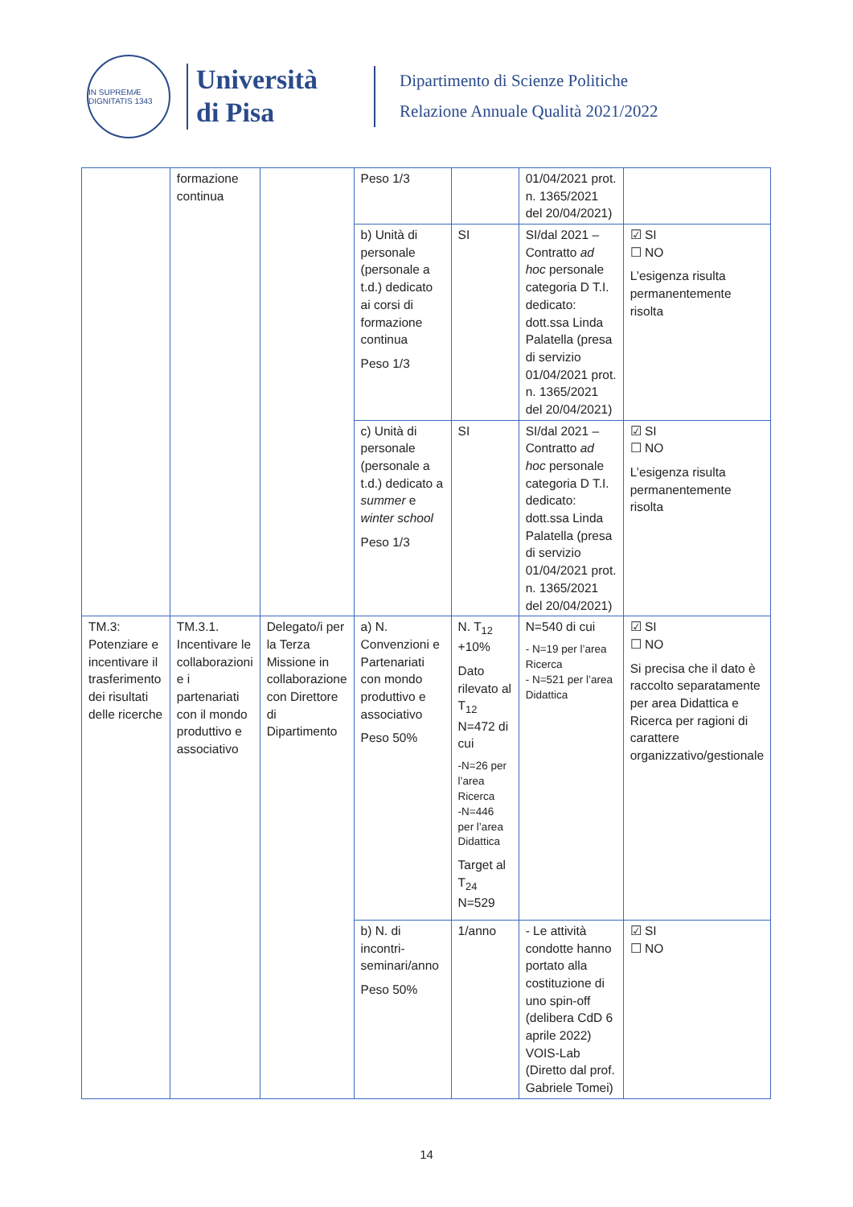IN SUPREMÆ DIGNITATIS 1343
Università
di Pisa
Dipartimento di Scienze Politiche
Relazione Annuale Qualità 2021/2022
| | formazione continua | | Peso 1/3 | | 01/04/2021 prot. n. 1365/2021 del 20/04/2021) | |
| | | | b) Unità di personale (personale a t.d.) dedicato ai corsi di formazione continua Peso 1/3 | SI | SI/dal 2021 – Contratto ad hoc personale categoria D T.I. dedicato: dott.ssa Linda Palatella (presa di servizio 01/04/2021 prot. n. 1365/2021 del 20/04/2021) | ☑ SI ☐ NO L’esigenza risulta permanentemente risolta |
| | | | c) Unità di personale (personale a t.d.) dedicato a summer e winter school Peso 1/3 | SI | SI/dal 2021 – Contratto ad hoc personale categoria D T.I. dedicato: dott.ssa Linda Palatella (presa di servizio 01/04/2021 prot. n. 1365/2021 del 20/04/2021) | ☑ SI ☐ NO L’esigenza risulta permanentemente risolta |
| TM.3: Potenziare e incentivare il trasferimento dei risultati delle ricerche | TM.3.1. Incentivare le collaborazioni e i partenariati con il mondo produttivo e associativo | Delegato/i per la Terza Missione in collaborazione con Direttore di Dipartimento | a) N. Convenzioni e Partenariati con mondo produttivo e associativo Peso 50% | N. T<sub>12</sub> +10% Dato rilevato al T<sub>12</sub> N=472 di cui -N=26 per l’area Ricerca -N=446 per l’area Didattica Target al T<sub>24</sub> N=529 | N=540 di cui - N=19 per l’area Ricerca - N=521 per l’area Didattica | ☑ SI ☐ NO Si precisa che il dato è raccolto separatamente per area Didattica e Ricerca per ragioni di carattere organizzativo/gestionale |
| | | | b) N. di incontri-seminari/anno Peso 50% | 1/anno | - Le attività condotte hanno portato alla costituzione di uno spin-off (delibera CdD 6 aprile 2022) VOIS-Lab (Diretto dal prof. Gabriele Tomei) | ☑ SI ☐ NO |
14